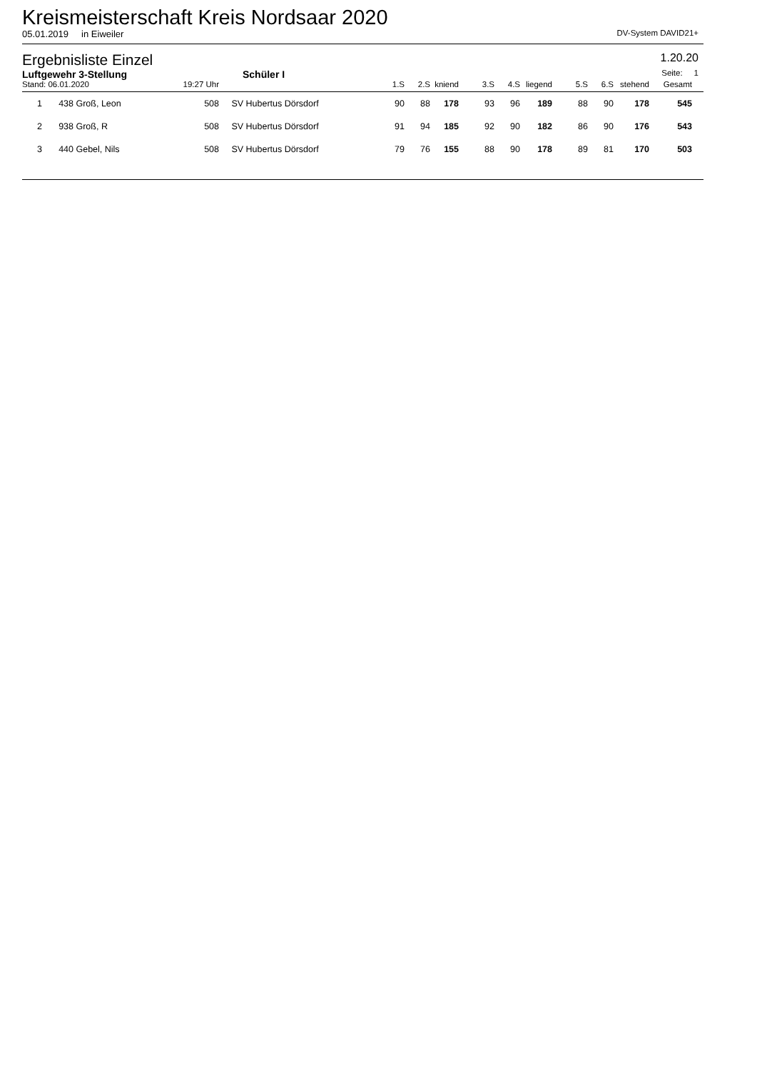Kreismeisterschaft Kreis Nordsaar 2020
05.01.2019 in Eiweiler DV-System DAVID21+
Ergebnisliste Einzel 1.20.20
Luftgewehr 3-Stellung Schüler I Seite: 1
| Stand: 06.01.2020 | | | 19:27 Uhr | | 1.S | 2.S | kniend | 3.S | 4.S | liegend | 5.S | 6.S | stehend | Gesamt | |
| --- | --- | --- | --- | --- | --- | --- | --- | --- | --- | --- | --- | --- | --- | --- | --- |
| 1 | 438 | Groß, Leon | 508 | SV Hubertus Dörsdorf | 90 | 88 | 178 | 93 | 96 | 189 | 88 | 90 | 178 | 545 | |
| 2 | 938 | Groß, R | 508 | SV Hubertus Dörsdorf | 91 | 94 | 185 | 92 | 90 | 182 | 86 | 90 | 176 | 543 | |
| 3 | 440 | Gebel, Nils | 508 | SV Hubertus Dörsdorf | 79 | 76 | 155 | 88 | 90 | 178 | 89 | 81 | 170 | 503 | |